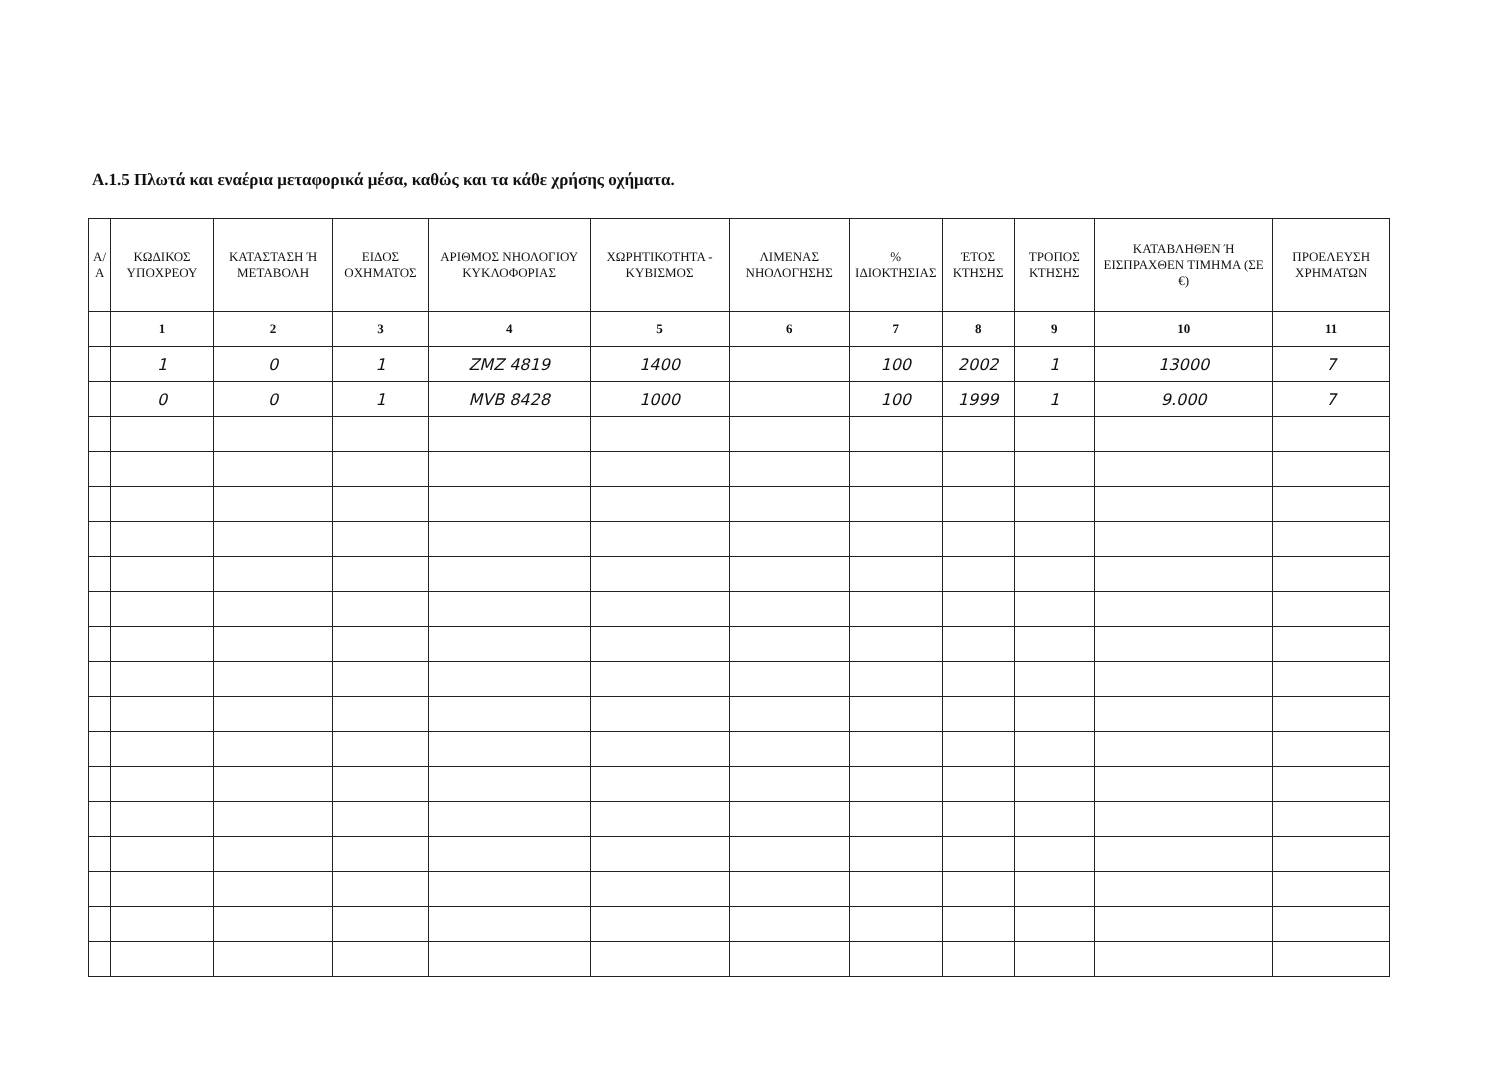A.1.5 Πλωτά και εναέρια μεταφορικά μέσα, καθώς και τα κάθε χρήσης οχήματα.
| Α/Α | ΚΩΔΙΚΟΣ ΥΠΟΧΡΕΟΥ | ΚΑΤΑΣΤΑΣΗ Ή ΜΕΤΑΒΟΛΗ | ΕΙΔΟΣ ΟΧΗΜΑΤΟΣ | ΑΡΙΘΜΟΣ ΝΗΟΛΟΓΙΟΥ ΚΥΚΛΟΦΟΡΙΑΣ | ΧΩΡΗΤΙΚΟΤΗΤΑ - ΚΥΒΙΣΜΟΣ | ΛΙΜΕΝΑΣ ΝΗΟΛΟΓΗΣΗΣ | % ΙΔΙΟΚΤΗΣΙΑΣ | ΈΤΟΣ ΚΤΗΣΗΣ | ΤΡΟΠΟΣ ΚΤΗΣΗΣ | ΚΑΤΑΒΛΗΘΕΝ Ή ΕΙΣΠΡΑΧΘΕΝ ΤΙΜΗΜΑ (ΣΕ €) | ΠΡΟΕΛΕΥΣΗ ΧΡΗΜΑΤΩΝ |
| --- | --- | --- | --- | --- | --- | --- | --- | --- | --- | --- | --- |
| | 1 | 2 | 3 | 4 | 5 | 6 | 7 | 8 | 9 | 10 | 11 |
| | 1 | 0 | 1 | ZMZ 4819 | 1400 | | 100 | 2002 | 1 | 13000 | 7 |
| | 0 | 0 | 1 | MVB 8428 | 1000 | | 100 | 1999 | 1 | 9.000 | 7 |